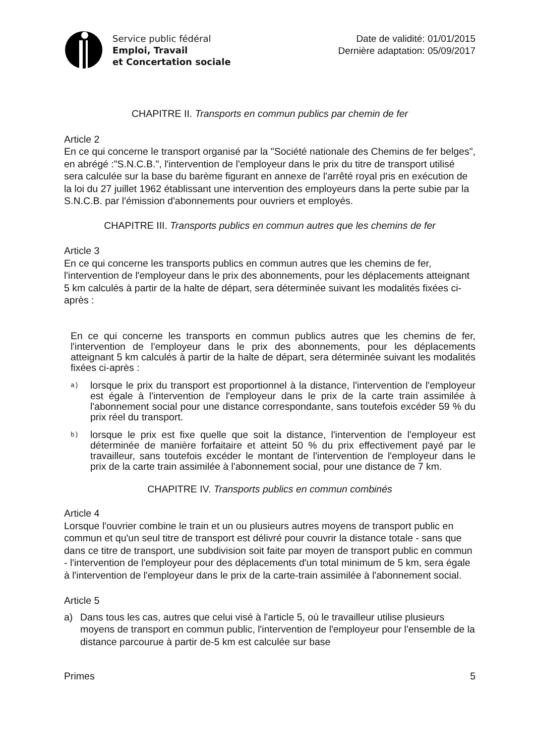Service public fédéral
Emploi, Travail
et Concertation sociale
Date de validité: 01/01/2015
Dernière adaptation: 05/09/2017
CHAPITRE II. Transports en commun publics par chemin de fer
Article 2
En ce qui concerne le transport organisé par la "Société nationale des Chemins de fer belges", en abrégé :"S.N.C.B.", l'intervention de l'employeur dans le prix du titre de transport utilisé sera calculée sur la base du barème figurant en annexe de l'arrêté royal pris en exécution de la loi du 27 juillet 1962 établissant une intervention des employeurs dans la perte subie par la S.N.C.B. par l'émission d'abonnements pour ouvriers et employés.
CHAPITRE III. Transports publics en commun autres que les chemins de fer
Article 3
En ce qui concerne les transports publics en commun autres que les chemins de fer, l'intervention de l'employeur dans le prix des abonnements, pour les déplacements atteignant 5 km calculés à partir de la halte de départ, sera déterminée suivant les modalités fixées ci-après :
En ce qui concerne les transports en commun publics autres que les chemins de fer, l'intervention de l'employeur dans le prix des abonnements, pour les déplacements atteignant 5 km calculés à partir de la halte de départ, sera déterminée suivant les modalités fixées ci-après :
a) lorsque le prix du transport est proportionnel à la distance, l'intervention de l'employeur est égale à l'intervention de l'employeur dans le prix de la carte train assimilée à l'abonnement social pour une distance correspondante, sans toutefois excéder 59 % du prix réel du transport.
b) lorsque le prix est fixe quelle que soit la distance, l'intervention de l'employeur est déterminée de manière forfaitaire et atteint 50 % du prix effectivement payé par le travailleur, sans toutefois excéder le montant de l'intervention de l'employeur dans le prix de la carte train assimilée à l'abonnement social, pour une distance de 7 km.
CHAPITRE IV. Transports publics en commun combinés
Article 4
Lorsque l'ouvrier combine le train et un ou plusieurs autres moyens de transport public en commun et qu'un seul titre de transport est délivré pour couvrir la distance totale - sans que dans ce titre de transport, une subdivision soit faite par moyen de transport public en commun - l'intervention de l'employeur pour des déplacements d'un total minimum de 5 km, sera égale à l'intervention de l'employeur dans le prix de la carte-train assimilée à l'abonnement social.
Article 5
a) Dans tous les cas, autres que celui visé à l'article 5, où le travailleur utilise plusieurs moyens de transport en commun public, l'intervention de l'employeur pour l'ensemble de la distance parcourue à partir de-5 km est calculée sur base
Primes 5